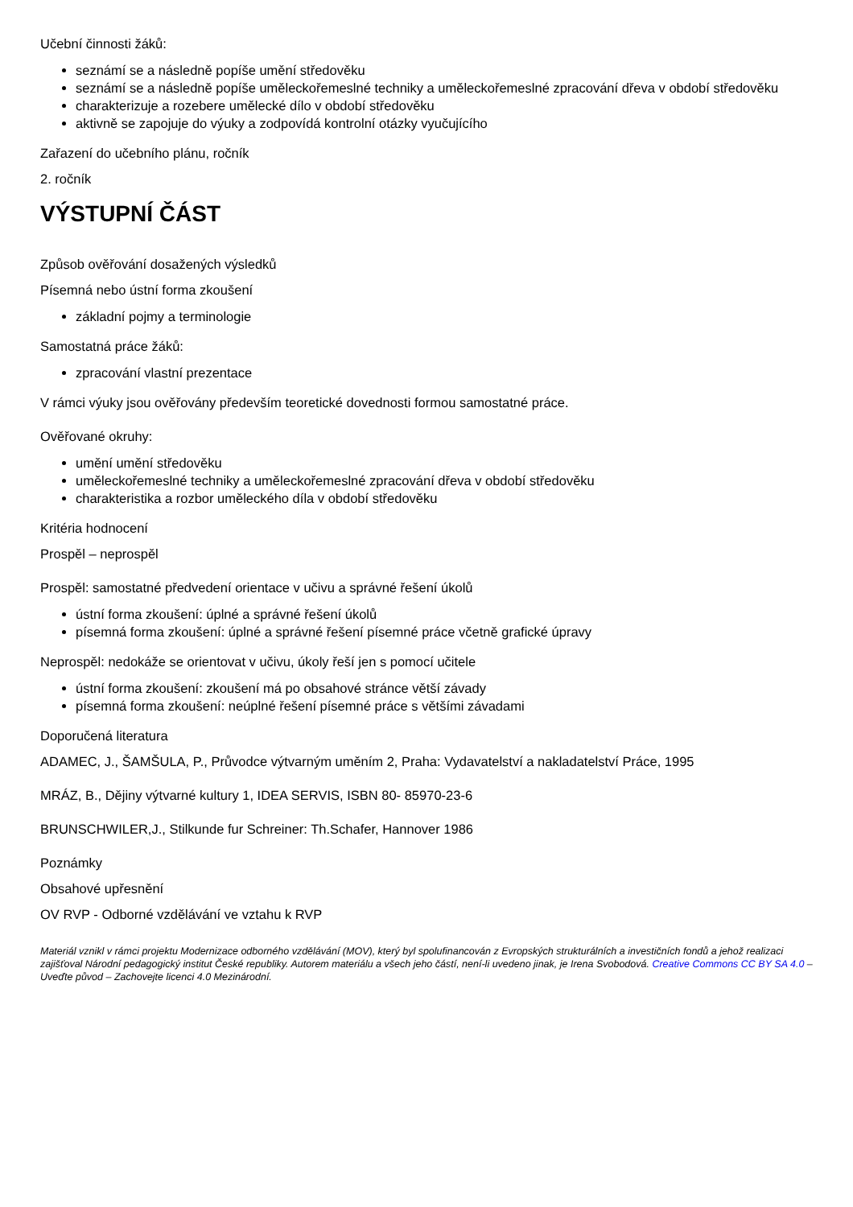Učební činnosti žáků:
seznámí se a následně popíše umění středověku
seznámí se a následně popíše uměleckořemeslné techniky a uměleckořemeslné zpracování dřeva v období středověku
charakterizuje a rozebere umělecké dílo v období středověku
aktivně se zapojuje do výuky a zodpovídá kontrolní otázky vyučujícího
Zařazení do učebního plánu, ročník
2. ročník
VÝSTUPNÍ ČÁST
Způsob ověřování dosažených výsledků
Písemná nebo ústní forma zkoušení
základní pojmy a terminologie
Samostatná práce žáků:
zpracování vlastní prezentace
V rámci výuky jsou ověřovány především teoretické dovednosti formou samostatné práce.
Ověřované okruhy:
umění umění středověku
uměleckořemeslné techniky a uměleckořemeslné zpracování dřeva v období středověku
charakteristika a rozbor uměleckého díla v období středověku
Kritéria hodnocení
Prospěl – neprospěl
Prospěl: samostatné předvedení orientace v učivu a správné řešení úkolů
ústní forma zkoušení: úplné a správné řešení úkolů
písemná forma zkoušení: úplné a správné řešení písemné práce včetně grafické úpravy
Neprospěl: nedokáže se orientovat v učivu, úkoly řeší jen s pomocí učitele
ústní forma zkoušení: zkoušení má po obsahové stránce větší závady
písemná forma zkoušení: neúplné řešení písemné práce s většími závadami
Doporučená literatura
ADAMEC, J., ŠAMŠULA, P., Průvodce výtvarným uměním 2, Praha: Vydavatelství a nakladatelství Práce, 1995
MRÁZ, B., Dějiny výtvarné kultury 1, IDEA SERVIS, ISBN 80- 85970-23-6
BRUNSCHWILER,J., Stilkunde fur Schreiner: Th.Schafer, Hannover 1986
Poznámky
Obsahové upřesnění
OV RVP - Odborné vzdělávání ve vztahu k RVP
Materiál vznikl v rámci projektu Modernizace odborného vzdělávání (MOV), který byl spolufinancován z Evropských strukturálních a investičních fondů a jehož realizaci zajišťoval Národní pedagogický institut České republiky. Autorem materiálu a všech jeho částí, není-li uvedeno jinak, je Irena Svobodová. Creative Commons CC BY SA 4.0 – Uveďte původ – Zachovejte licenci 4.0 Mezinárodní.